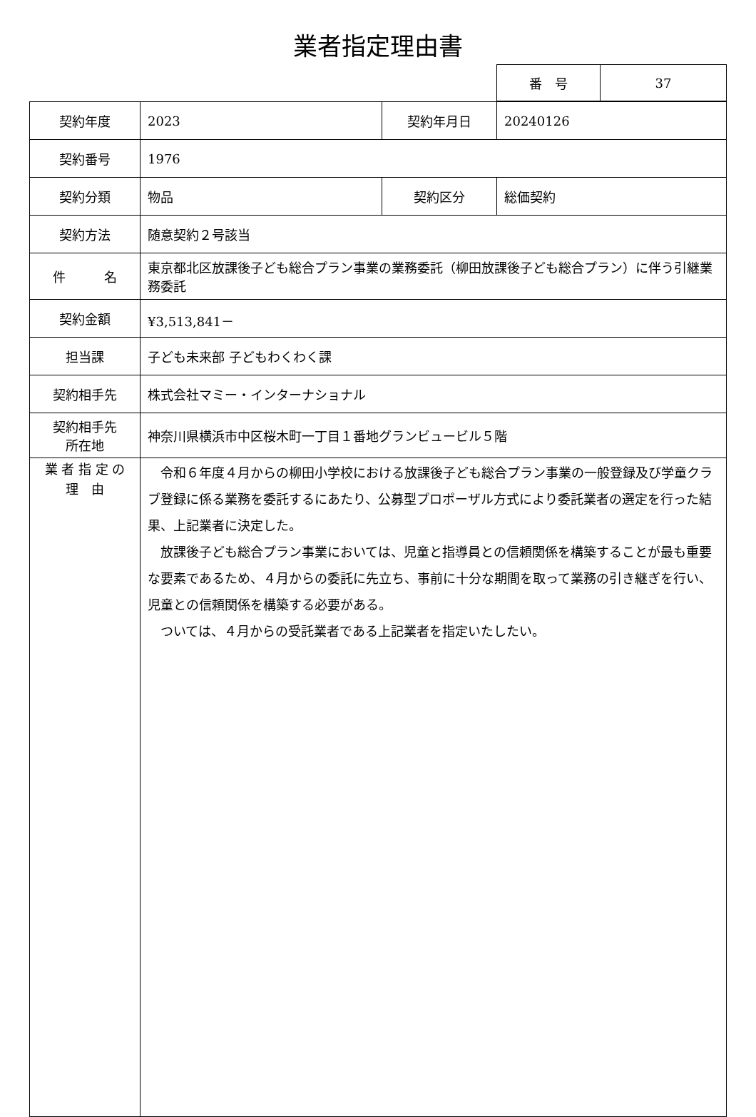業者指定理由書
| 番 号 | 37 |
| 契約年度 | 2023 | 契約年月日 | 20240126 |
| 契約番号 | 1976 | | |
| 契約分類 | 物品 | 契約区分 | 総価契約 |
| 契約方法 | 随意契約２号該当 | | |
| 件 名 | 東京都北区放課後子ども総合プラン事業の業務委託（柳田放課後子ども総合プラン）に伴う引継業務委託 | | |
| 契約金額 | ¥3,513,841－ | | |
| 担当課 | 子ども未来部 子どもわくわく課 | | |
| 契約相手先 | 株式会社マミー・インターナショナル | | |
| 契約相手先 所在地 | 神奈川県横浜市中区桜木町一丁目１番地グランビュービル５階 | | |
| 業 者 指 定 の 理 由 | 令和６年度４月からの柳田小学校における放課後子ども総合プラン事業の一般登録及び学童クラブ登録に係る業務を委託するにあたり、公募型プロポーザル方式により委託業者の選定を行った結果、上記業者に決定した。 放課後子ども総合プラン事業においては、児童と指導員との信頼関係を構築することが最も重要な要素であるため、４月からの委託に先立ち、事前に十分な期間を取って業務の引き継ぎを行い、児童との信頼関係を構築する必要がある。 ついては、４月からの受託業者である上記業者を指定いたしたい。 | | |